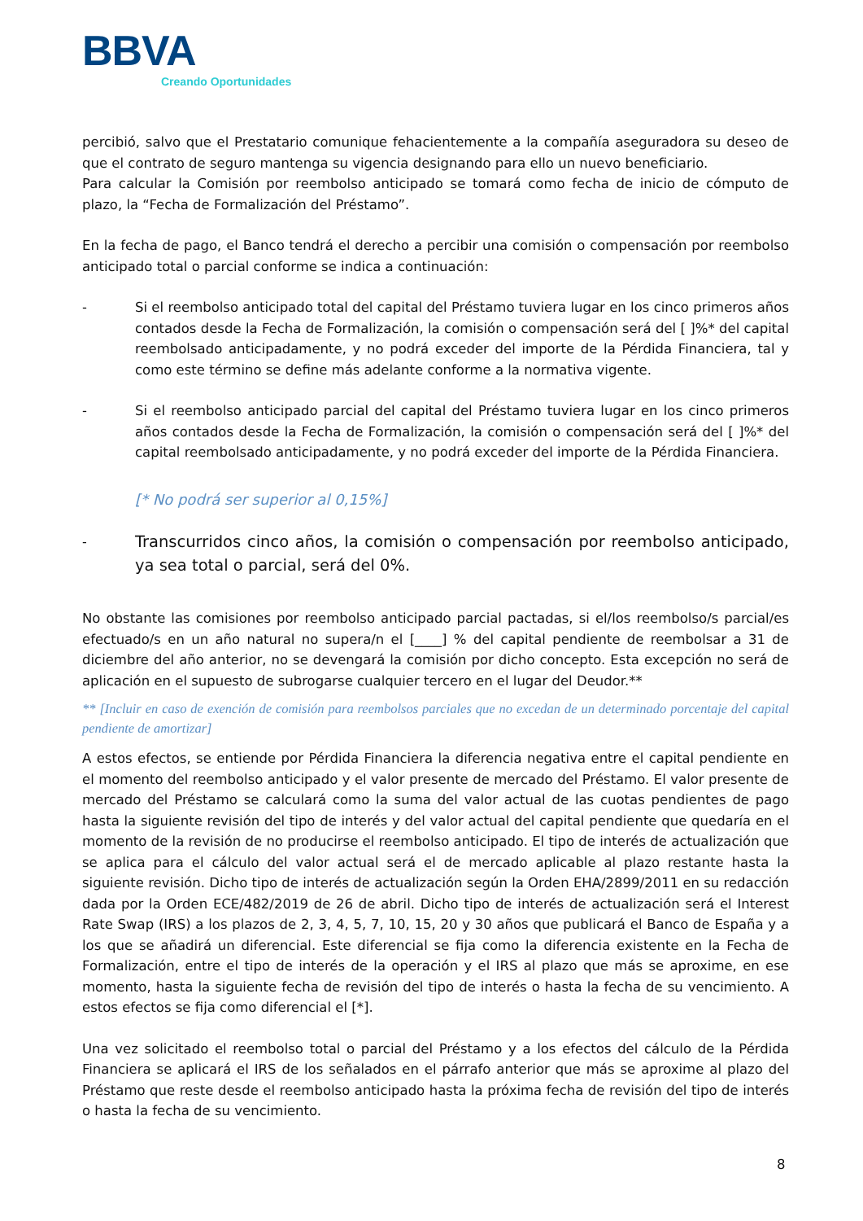BBVA
Creando Oportunidades
percibió, salvo que el Prestatario comunique fehacientemente a la compañía aseguradora su deseo de que el contrato de seguro mantenga su vigencia designando para ello un nuevo beneficiario.
Para calcular la Comisión por reembolso anticipado se tomará como fecha de inicio de cómputo de plazo, la “Fecha de Formalización del Préstamo”.
En la fecha de pago, el Banco tendrá el derecho a percibir una comisión o compensación por reembolso anticipado total o parcial conforme se indica a continuación:
- Si el reembolso anticipado total del capital del Préstamo tuviera lugar en los cinco primeros años contados desde la Fecha de Formalización, la comisión o compensación será del [ ]%* del capital reembolsado anticipadamente, y no podrá exceder del importe de la Pérdida Financiera, tal y como este término se define más adelante conforme a la normativa vigente.
- Si el reembolso anticipado parcial del capital del Préstamo tuviera lugar en los cinco primeros años contados desde la Fecha de Formalización, la comisión o compensación será del [ ]%* del capital reembolsado anticipadamente, y no podrá exceder del importe de la Pérdida Financiera.
[* No podrá ser superior al 0,15%]
-
Transcurridos cinco años, la comisión o compensación por reembolso anticipado, ya sea total o parcial, será del 0%.
No obstante las comisiones por reembolso anticipado parcial pactadas, si el/los reembolso/s parcial/es efectuado/s en un año natural no supera/n el [____] % del capital pendiente de reembolsar a 31 de diciembre del año anterior, no se devengará la comisión por dicho concepto. Esta excepción no será de aplicación en el supuesto de subrogarse cualquier tercero en el lugar del Deudor.**
** [Incluir en caso de exención de comisión para reembolsos parciales que no excedan de un determinado porcentaje del capital pendiente de amortizar]
A estos efectos, se entiende por Pérdida Financiera la diferencia negativa entre el capital pendiente en el momento del reembolso anticipado y el valor presente de mercado del Préstamo. El valor presente de mercado del Préstamo se calculará como la suma del valor actual de las cuotas pendientes de pago hasta la siguiente revisión del tipo de interés y del valor actual del capital pendiente que quedaría en el momento de la revisión de no producirse el reembolso anticipado. El tipo de interés de actualización que se aplica para el cálculo del valor actual será el de mercado aplicable al plazo restante hasta la siguiente revisión. Dicho tipo de interés de actualización según la Orden EHA/2899/2011 en su redacción dada por la Orden ECE/482/2019 de 26 de abril. Dicho tipo de interés de actualización será el Interest Rate Swap (IRS) a los plazos de 2, 3, 4, 5, 7, 10, 15, 20 y 30 años que publicará el Banco de España y a los que se añadirá un diferencial. Este diferencial se fija como la diferencia existente en la Fecha de Formalización, entre el tipo de interés de la operación y el IRS al plazo que más se aproxime, en ese momento, hasta la siguiente fecha de revisión del tipo de interés o hasta la fecha de su vencimiento. A estos efectos se fija como diferencial el [*].
Una vez solicitado el reembolso total o parcial del Préstamo y a los efectos del cálculo de la Pérdida Financiera se aplicará el IRS de los señalados en el párrafo anterior que más se aproxime al plazo del Préstamo que reste desde el reembolso anticipado hasta la próxima fecha de revisión del tipo de interés o hasta la fecha de su vencimiento.
8